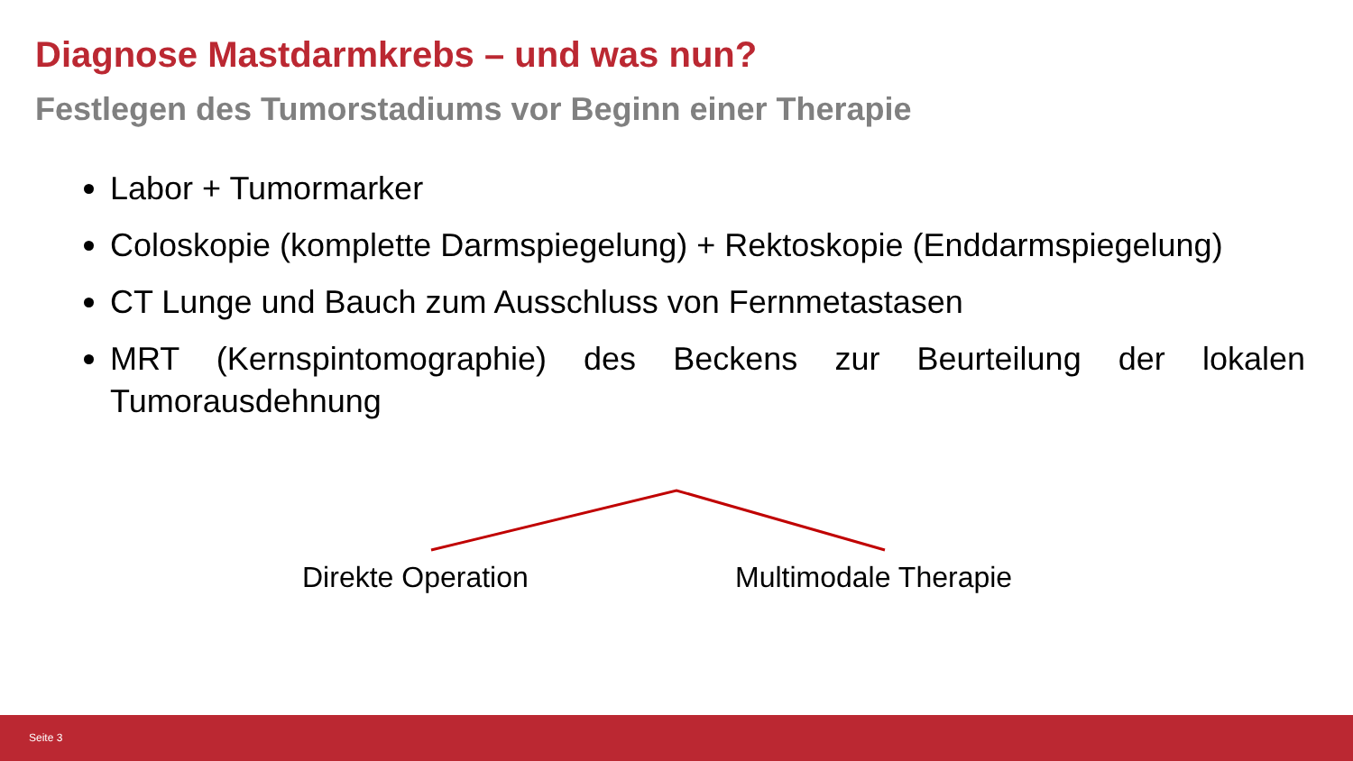Diagnose Mastdarmkrebs – und was nun?
Festlegen des Tumorstadiums vor Beginn einer Therapie
Labor + Tumormarker
Coloskopie (komplette Darmspiegelung) + Rektoskopie (Enddarmspiegelung)
CT Lunge und Bauch zum Ausschluss von Fernmetastasen
MRT (Kernspintomographie) des Beckens zur Beurteilung der lokalen Tumorausdehnung
Direkte Operation Multimodale Therapie
Seite 3